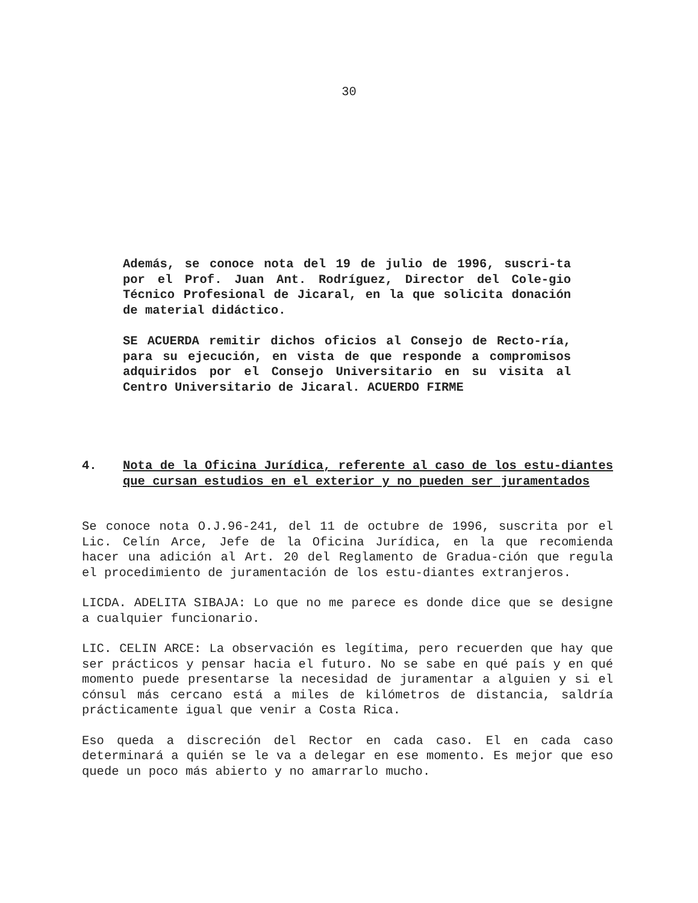30
Además, se conoce nota del 19 de julio de 1996, suscri-ta por el Prof. Juan Ant. Rodríguez, Director del Cole-gio Técnico Profesional de Jicaral, en la que solicita donación de material didáctico.
SE ACUERDA remitir dichos oficios al Consejo de Recto-ría, para su ejecución, en vista de que responde a compromisos adquiridos por el Consejo Universitario en su visita al Centro Universitario de Jicaral. ACUERDO FIRME
4. Nota de la Oficina Jurídica, referente al caso de los estu-diantes que cursan estudios en el exterior y no pueden ser juramentados
Se conoce nota O.J.96-241, del 11 de octubre de 1996, suscrita por el Lic. Celín Arce, Jefe de la Oficina Jurídica, en la que recomienda hacer una adición al Art. 20 del Reglamento de Gradua-ción que regula el procedimiento de juramentación de los estu-diantes extranjeros.
LICDA. ADELITA SIBAJA: Lo que no me parece es donde dice que se designe a cualquier funcionario.
LIC. CELIN ARCE: La observación es legítima, pero recuerden que hay que ser prácticos y pensar hacia el futuro. No se sabe en qué país y en qué momento puede presentarse la necesidad de juramentar a alguien y si el cónsul más cercano está a miles de kilómetros de distancia, saldría prácticamente igual que venir a Costa Rica.
Eso queda a discreción del Rector en cada caso. El en cada caso determinará a quién se le va a delegar en ese momento. Es mejor que eso quede un poco más abierto y no amarrarlo mucho.